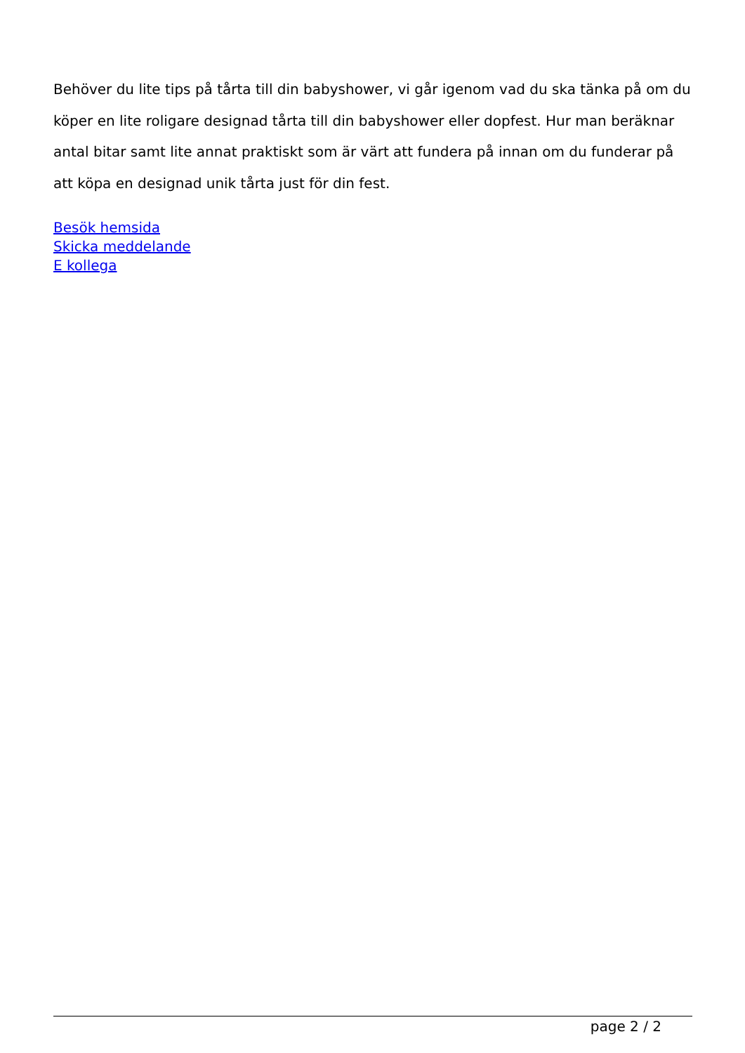Behöver du lite tips på tårta till din babyshower, vi går igenom vad du ska tänka på om du köper en lite roligare designad tårta till din babyshower eller dopfest. Hur man beräknar antal bitar samt lite annat praktiskt som är värt att fundera på innan om du funderar på att köpa en designad unik tårta just för din fest.
Besök hemsida
Skicka meddelande
E kollega
page 2 / 2